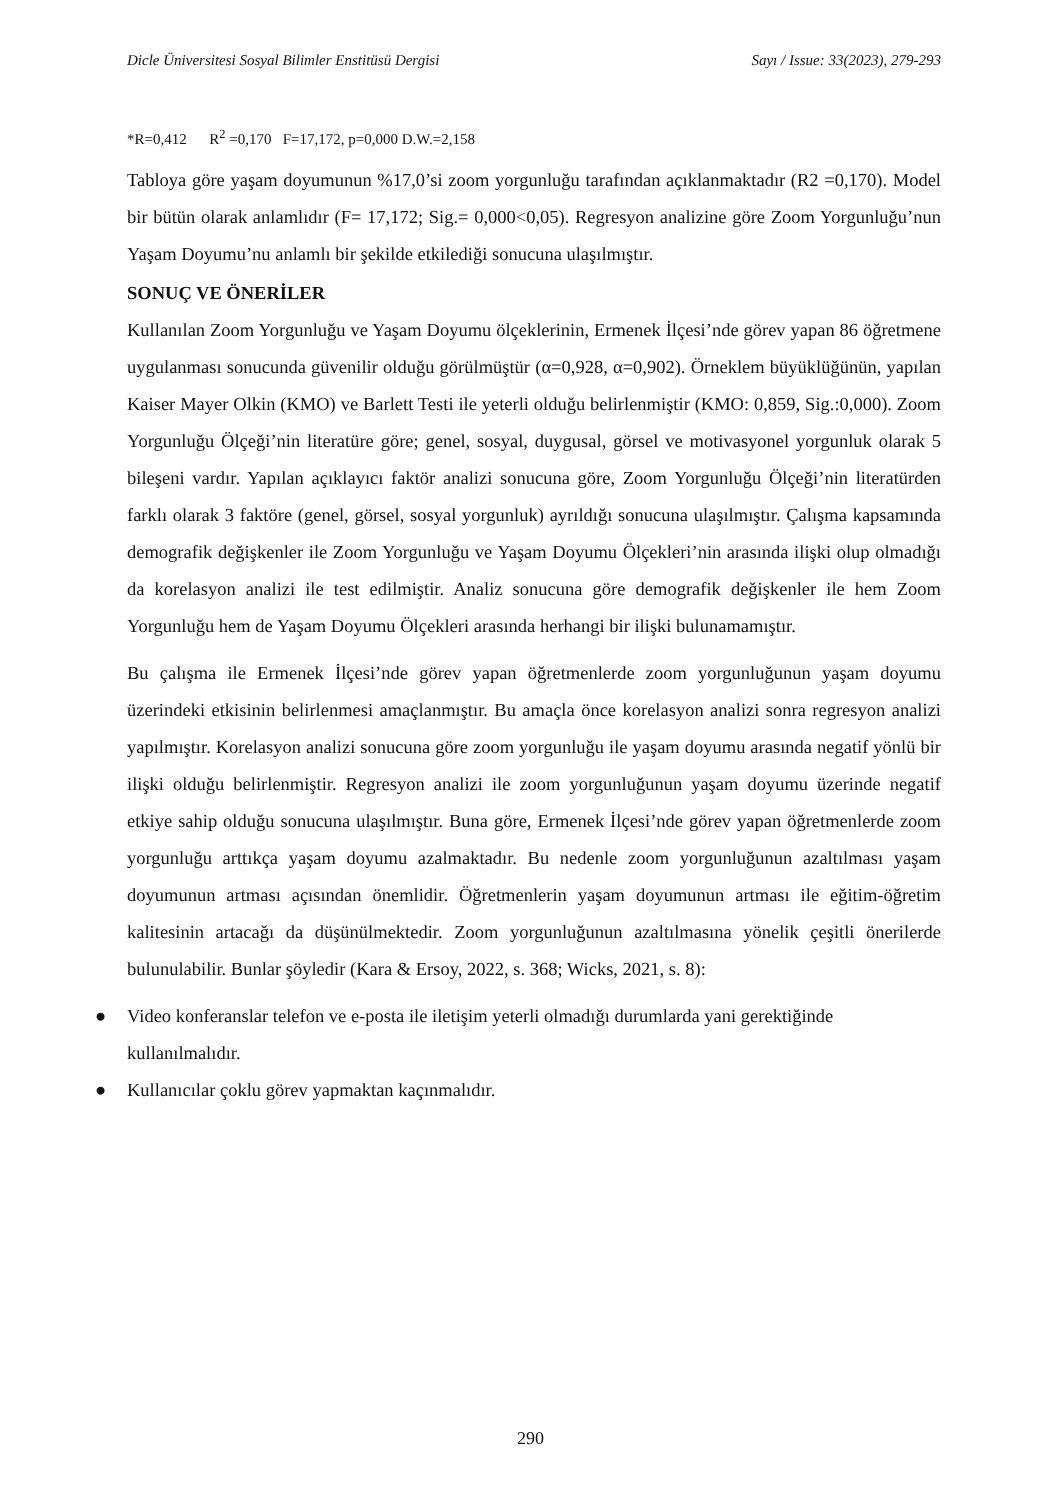Dicle Üniversitesi Sosyal Bilimler Enstitüsü Dergisi Sayı / Issue: 33(2023), 279-293
*R=0,412 R<sup>2</sup> =0,170 F=17,172, p=0,000 D.W.=2,158
Tabloya göre yaşam doyumunun %17,0’si zoom yorgunluğu tarafından açıklanmaktadır (R2 =0,170). Model bir bütün olarak anlamlıdır (F= 17,172; Sig.= 0,000<0,05). Regresyon analizine göre Zoom Yorgunluğu’nun Yaşam Doyumu’nu anlamlı bir şekilde etkilediği sonucuna ulaşılmıştır.
SONUÇ VE ÖNERİLER
Kullanılan Zoom Yorgunluğu ve Yaşam Doyumu ölçeklerinin, Ermenek İlçesi’nde görev yapan 86 öğretmene uygulanması sonucunda güvenilir olduğu görülmüştür (α=0,928, α=0,902). Örneklem büyüklüğünün, yapılan Kaiser Mayer Olkin (KMO) ve Barlett Testi ile yeterli olduğu belirlenmiştir (KMO: 0,859, Sig.:0,000). Zoom Yorgunluğu Ölçeği’nin literatüre göre; genel, sosyal, duygusal, görsel ve motivasyonel yorgunluk olarak 5 bileşeni vardır. Yapılan açıklayıcı faktör analizi sonucuna göre, Zoom Yorgunluğu Ölçeği’nin literatürden farklı olarak 3 faktöre (genel, görsel, sosyal yorgunluk) ayrıldığı sonucuna ulaşılmıştır. Çalışma kapsamında demografik değişkenler ile Zoom Yorgunluğu ve Yaşam Doyumu Ölçekleri’nin arasında ilişki olup olmadığı da korelasyon analizi ile test edilmiştir. Analiz sonucuna göre demografik değişkenler ile hem Zoom Yorgunluğu hem de Yaşam Doyumu Ölçekleri arasında herhangi bir ilişki bulunamamıştır.
Bu çalışma ile Ermenek İlçesi’nde görev yapan öğretmenlerde zoom yorgunluğunun yaşam doyumu üzerindeki etkisinin belirlenmesi amaçlanmıştır. Bu amaçla önce korelasyon analizi sonra regresyon analizi yapılmıştır. Korelasyon analizi sonucuna göre zoom yorgunluğu ile yaşam doyumu arasında negatif yönlü bir ilişki olduğu belirlenmiştir. Regresyon analizi ile zoom yorgunluğunun yaşam doyumu üzerinde negatif etkiye sahip olduğu sonucuna ulaşılmıştır. Buna göre, Ermenek İlçesi’nde görev yapan öğretmenlerde zoom yorgunluğu arttıkça yaşam doyumu azalmaktadır. Bu nedenle zoom yorgunluğunun azaltılması yaşam doyumunun artması açısından önemlidir. Öğretmenlerin yaşam doyumunun artması ile eğitim-öğretim kalitesinin artacağı da düşünülmektedir. Zoom yorgunluğunun azaltılmasına yönelik çeşitli önerilerde bulunulabilir. Bunlar şöyledir (Kara & Ersoy, 2022, s. 368; Wicks, 2021, s. 8):
● Video konferanslar telefon ve e-posta ile iletişim yeterli olmadığı durumlarda yani gerektiğinde kullanılmalıdır.
● Kullanıcılar çoklu görev yapmaktan kaçınmalıdır.
290